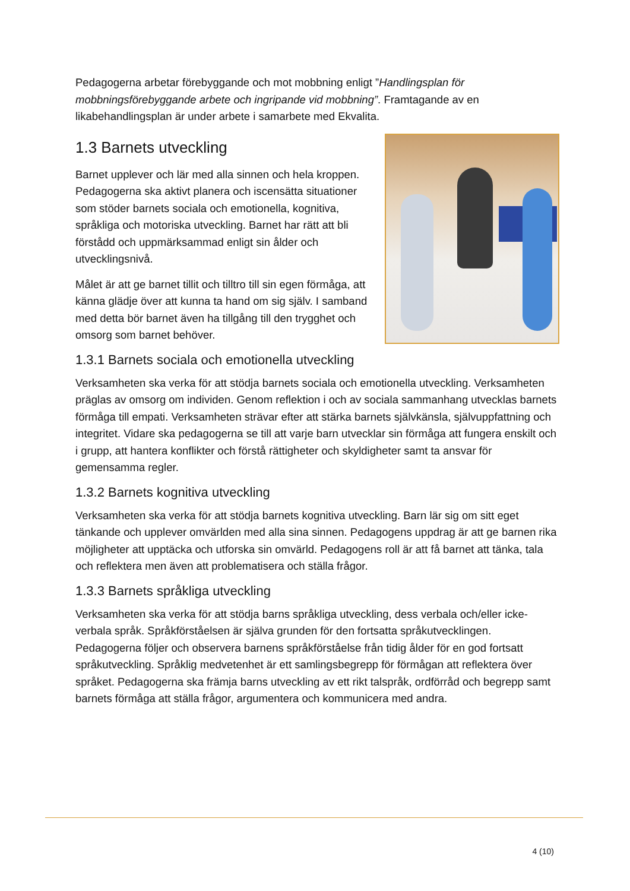Pedagogerna arbetar förebyggande och mot mobbning enligt ”Handlingsplan för mobbningsförebyggande arbete och ingripande vid mobbning”. Framtagande av en likabehandlingsplan är under arbete i samarbete med Ekvalita.
1.3 Barnets utveckling
Barnet upplever och lär med alla sinnen och hela kroppen. Pedagogerna ska aktivt planera och iscensätta situationer som stöder barnets sociala och emotionella, kognitiva, språkliga och motoriska utveckling. Barnet har rätt att bli förstådd och uppmärksammad enligt sin ålder och utvecklingsnivå.
Målet är att ge barnet tillit och tilltro till sin egen förmåga, att känna glädje över att kunna ta hand om sig själv. I samband med detta bör barnet även ha tillgång till den trygghet och omsorg som barnet behöver.
1.3.1 Barnets sociala och emotionella utveckling
Verksamheten ska verka för att stödja barnets sociala och emotionella utveckling. Verksamheten präglas av omsorg om individen. Genom reflektion i och av sociala sammanhang utvecklas barnets förmåga till empati. Verksamheten strävar efter att stärka barnets självkänsla, självuppfattning och integritet. Vidare ska pedagogerna se till att varje barn utvecklar sin förmåga att fungera enskilt och i grupp, att hantera konflikter och förstå rättigheter och skyldigheter samt ta ansvar för gemensamma regler.
1.3.2 Barnets kognitiva utveckling
Verksamheten ska verka för att stödja barnets kognitiva utveckling. Barn lär sig om sitt eget tänkande och upplever omvärlden med alla sina sinnen. Pedagogens uppdrag är att ge barnen rika möjligheter att upptäcka och utforska sin omvärld. Pedagogens roll är att få barnet att tänka, tala och reflektera men även att problematisera och ställa frågor.
1.3.3 Barnets språkliga utveckling
Verksamheten ska verka för att stödja barns språkliga utveckling, dess verbala och/eller icke-verbala språk. Språkförståelsen är själva grunden för den fortsatta språkutvecklingen. Pedagogerna följer och observera barnens språkförståelse från tidig ålder för en god fortsatt språkutveckling. Språklig medvetenhet är ett samlingsbegrepp för förmågan att reflektera över språket. Pedagogerna ska främja barns utveckling av ett rikt talspråk, ordförråd och begrepp samt barnets förmåga att ställa frågor, argumentera och kommunicera med andra.
4 (10)